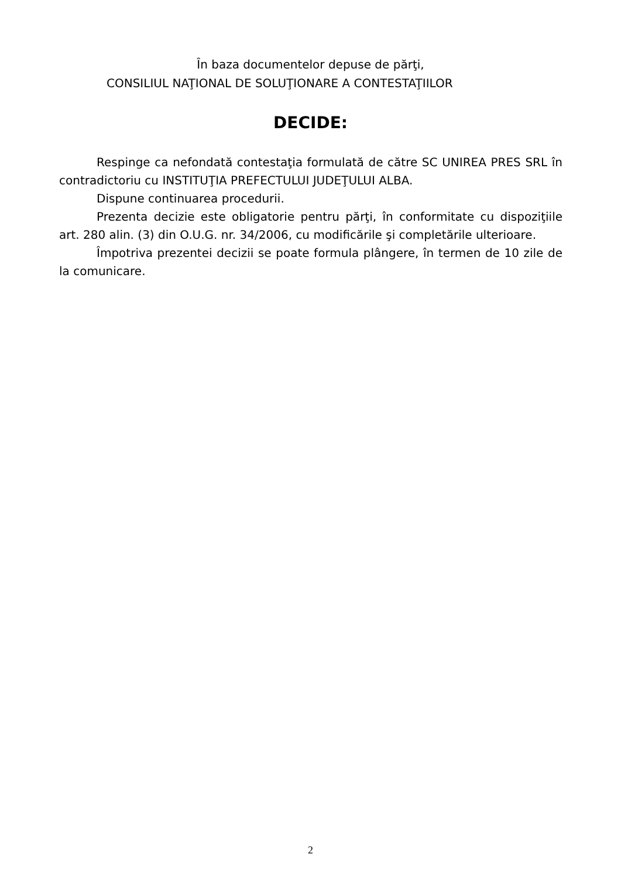În baza documentelor depuse de părţi,
CONSILIUL NAŢIONAL DE SOLUŢIONARE A CONTESTAŢIILOR
DECIDE:
Respinge ca nefondată contestaţia formulată de către SC UNIREA PRES SRL în contradictoriu cu INSTITUŢIA PREFECTULUI JUDEŢULUI ALBA.
Dispune continuarea procedurii.
Prezenta decizie este obligatorie pentru părţi, în conformitate cu dispoziţiile art. 280 alin. (3) din O.U.G. nr. 34/2006, cu modificările şi completările ulterioare.
Împotriva prezentei decizii se poate formula plângere, în termen de 10 zile de la comunicare.
2